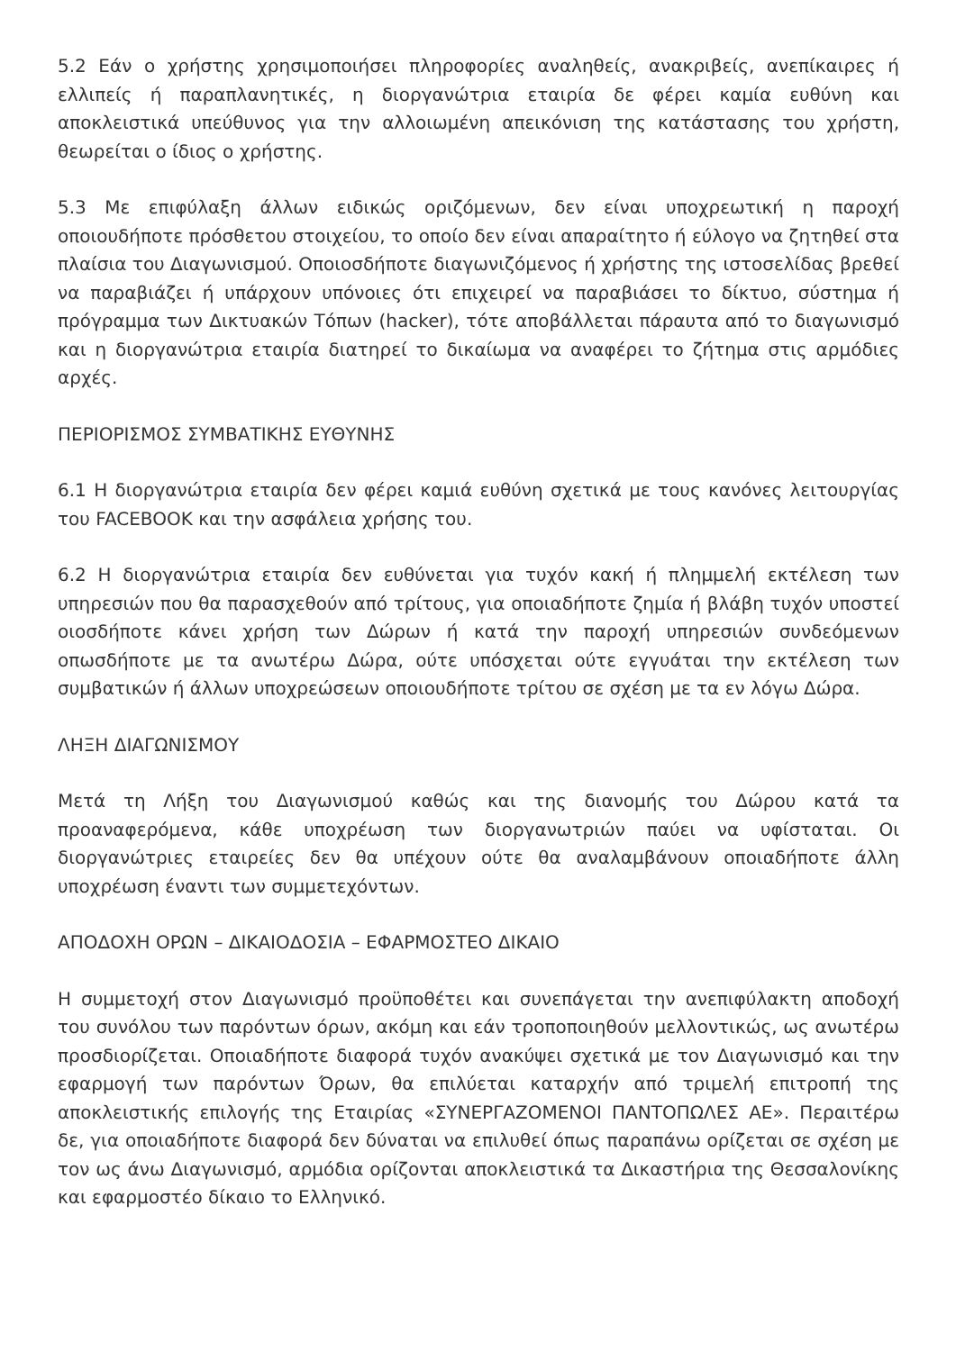5.2 Εάν ο χρήστης χρησιμοποιήσει πληροφορίες αναληθείς, ανακριβείς, ανεπίκαιρες ή ελλιπείς ή παραπλανητικές, η διοργανώτρια εταιρία δε φέρει καμία ευθύνη και αποκλειστικά υπεύθυνος για την αλλοιωμένη απεικόνιση της κατάστασης του χρήστη, θεωρείται ο ίδιος ο χρήστης.
5.3 Με επιφύλαξη άλλων ειδικώς οριζόμενων, δεν είναι υποχρεωτική η παροχή οποιουδήποτε πρόσθετου στοιχείου, το οποίο δεν είναι απαραίτητο ή εύλογο να ζητηθεί στα πλαίσια του Διαγωνισμού. Οποιοσδήποτε διαγωνιζόμενος ή χρήστης της ιστοσελίδας βρεθεί να παραβιάζει ή υπάρχουν υπόνοιες ότι επιχειρεί να παραβιάσει το δίκτυο, σύστημα ή πρόγραμμα των Δικτυακών Τόπων (hacker), τότε αποβάλλεται πάραυτα από το διαγωνισμό και η διοργανώτρια εταιρία διατηρεί το δικαίωμα να αναφέρει το ζήτημα στις αρμόδιες αρχές.
ΠΕΡΙΟΡΙΣΜΟΣ ΣΥΜΒΑΤΙΚΗΣ ΕΥΘΥΝΗΣ
6.1 Η διοργανώτρια εταιρία δεν φέρει καμιά ευθύνη σχετικά με τους κανόνες λειτουργίας του FACEBOOK και την ασφάλεια χρήσης του.
6.2 Η διοργανώτρια εταιρία δεν ευθύνεται για τυχόν κακή ή πλημμελή εκτέλεση των υπηρεσιών που θα παρασχεθούν από τρίτους, για οποιαδήποτε ζημία ή βλάβη τυχόν υποστεί οιοσδήποτε κάνει χρήση των Δώρων ή κατά την παροχή υπηρεσιών συνδεόμενων οπωσδήποτε με τα ανωτέρω Δώρα, ούτε υπόσχεται ούτε εγγυάται την εκτέλεση των συμβατικών ή άλλων υποχρεώσεων οποιουδήποτε τρίτου σε σχέση με τα εν λόγω Δώρα.
ΛΗΞΗ ΔΙΑΓΩΝΙΣΜΟΥ
Μετά τη Λήξη του Διαγωνισμού καθώς και της διανομής του Δώρου κατά τα προαναφερόμενα, κάθε υποχρέωση των διοργανωτριών παύει να υφίσταται. Οι διοργανώτριες εταιρείες δεν θα υπέχουν ούτε θα αναλαμβάνουν οποιαδήποτε άλλη υποχρέωση έναντι των συμμετεχόντων.
ΑΠΟΔΟΧΗ ΟΡΩΝ – ΔΙΚΑΙΟΔΟΣΙΑ – ΕΦΑΡΜΟΣΤΕΟ ΔΙΚΑΙΟ
Η συμμετοχή στον Διαγωνισμό προϋποθέτει και συνεπάγεται την ανεπιφύλακτη αποδοχή του συνόλου των παρόντων όρων, ακόμη και εάν τροποποιηθούν μελλοντικώς, ως ανωτέρω προσδιορίζεται. Οποιαδήποτε διαφορά τυχόν ανακύψει σχετικά με τον Διαγωνισμό και την εφαρμογή των παρόντων Όρων, θα επιλύεται καταρχήν από τριμελή επιτροπή της αποκλειστικής επιλογής της Εταιρίας «ΣΥΝΕΡΓΑΖΟΜΕΝΟΙ ΠΑΝΤΟΠΩΛΕΣ ΑΕ». Περαιτέρω δε, για οποιαδήποτε διαφορά δεν δύναται να επιλυθεί όπως παραπάνω ορίζεται σε σχέση με τον ως άνω Διαγωνισμό, αρμόδια ορίζονται αποκλειστικά τα Δικαστήρια της Θεσσαλονίκης και εφαρμοστέο δίκαιο το Ελληνικό.